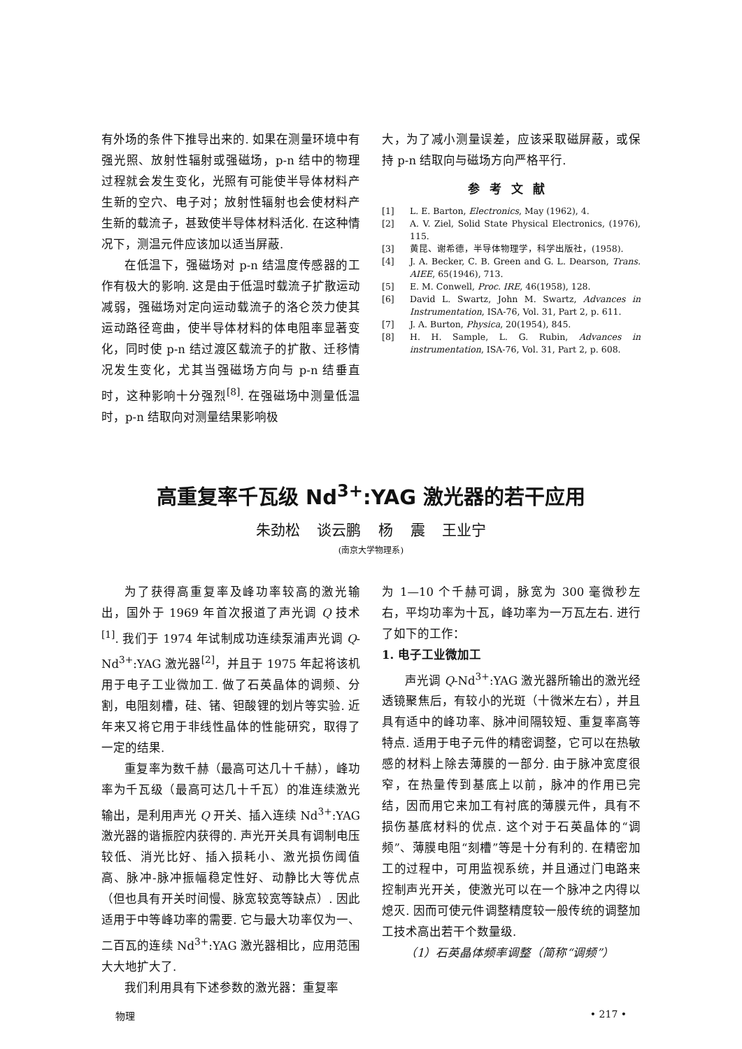有外场的条件下推导出来的. 如果在测量环境中有强光照、放射性辐射或强磁场，p-n 结中的物理过程就会发生变化，光照有可能使半导体材料产生新的空穴、电子对；放射性辐射也会使材料产生新的载流子，甚致使半导体材料活化. 在这种情况下，测温元件应该加以适当屏蔽.
在低温下，强磁场对 p-n 结温度传感器的工作有极大的影响. 这是由于低温时载流子扩散运动减弱，强磁场对定向运动载流子的洛仑茨力使其运动路径弯曲，使半导体材料的体电阻率显著变化，同时使 p-n 结过渡区载流子的扩散、迁移情况发生变化，尤其当强磁场方向与 p-n 结垂直时，这种影响十分强烈<sup>[8]</sup>. 在强磁场中测量低温时，p-n 结取向对测量结果影响极
大，为了减小测量误差，应该采取磁屏蔽，或保持 p-n 结取向与磁场方向严格平行.
参考文献
[1] L. E. Barton, Electronics, May (1962), 4.
[2] A. V. Ziel, Solid State Physical Electronics, (1976), 115.
[3] 黄昆、谢希德，半导体物理学，科学出版社，(1958).
[4] J. A. Becker, C. B. Green and G. L. Dearson, Trans. AIEE, 65(1946), 713.
[5] E. M. Conwell, Proc. IRE, 46(1958), 128.
[6] David L. Swartz, John M. Swartz, Advances in Instrumentation, ISA-76, Vol. 31, Part 2, p. 611.
[7] J. A. Burton, Physica, 20(1954), 845.
[8] H. H. Sample, L. G. Rubin, Advances in instrumentation, ISA-76, Vol. 31, Part 2, p. 608.
高重复率千瓦级 Nd<sup>3+</sup>:YAG 激光器的若干应用
朱劲松 谈云鹏 杨 震 王业宁
(南京大学物理系)
为了获得高重复率及峰功率较高的激光输出，国外于 1969 年首次报道了声光调 Q 技术<sup>[1]</sup>. 我们于 1974 年试制成功连续泵浦声光调 Q-Nd<sup>3+</sup>:YAG 激光器<sup>[2]</sup>，并且于 1975 年起将该机用于电子工业微加工. 做了石英晶体的调频、分割，电阻刻槽，硅、锗、钽酸锂的划片等实验. 近年来又将它用于非线性晶体的性能研究，取得了一定的结果.
重复率为数千赫（最高可达几十千赫），峰功率为千瓦级（最高可达几十千瓦）的准连续激光输出，是利用声光 Q 开关、插入连续 Nd<sup>3+</sup>:YAG 激光器的谐振腔内获得的. 声光开关具有调制电压较低、消光比好、插入损耗小、激光损伤阈值高、脉冲-脉冲振幅稳定性好、动静比大等优点（但也具有开关时间慢、脉宽较宽等缺点）. 因此适用于中等峰功率的需要. 它与最大功率仅为一、二百瓦的连续 Nd<sup>3+</sup>:YAG 激光器相比，应用范围大大地扩大了.
我们利用具有下述参数的激光器：重复率
为 1—10 个千赫可调，脉宽为 300 毫微秒左右，平均功率为十瓦，峰功率为一万瓦左右. 进行了如下的工作：
1. 电子工业微加工
声光调 Q-Nd<sup>3+</sup>:YAG 激光器所输出的激光经透镜聚焦后，有较小的光斑（十微米左右），并且具有适中的峰功率、脉冲间隔较短、重复率高等特点. 适用于电子元件的精密调整，它可以在热敏感的材料上除去薄膜的一部分. 由于脉冲宽度很窄，在热量传到基底上以前，脉冲的作用已完结，因而用它来加工有衬底的薄膜元件，具有不损伤基底材料的优点. 这个对于石英晶体的“调频”、薄膜电阻“刻槽”等是十分有利的. 在精密加工的过程中，可用监视系统，并且通过门电路来控制声光开关，使激光可以在一个脉冲之内得以熄灭. 因而可使元件调整精度较一般传统的调整加工技术高出若干个数量级.
（1）石英晶体频率调整（简称“调频”）
物理 • 217 •